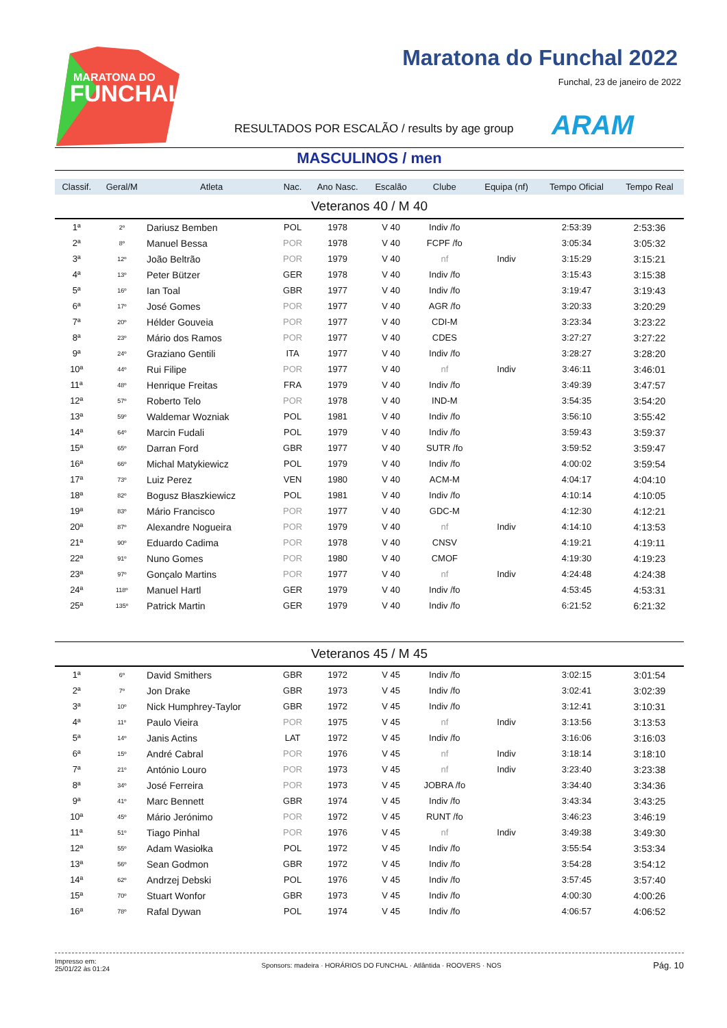MARATONA DO
FUNCHAL
Maratona do Funchal 2022
Funchal, 23 de janeiro de 2022
RESULTADOS POR ESCALÃO / results by age group
ARAM
MASCULINOS / men
| Classif. | Geral/M | Atleta | Nac. | Ano Nasc. | Escalão | Clube | Equipa (nf) | Tempo Oficial | Tempo Real |
| --- | --- | --- | --- | --- | --- | --- | --- | --- | --- |
| Veteranos 40 / M 40 | | | | | | | | | |
| 1ª | 2º | Dariusz Bemben | POL | 1978 | V 40 | Indiv /fo | | 2:53:39 | 2:53:36 |
| 2ª | 8º | Manuel Bessa | POR | 1978 | V 40 | FCPF /fo | | 3:05:34 | 3:05:32 |
| 3ª | 12º | João Beltrão | POR | 1979 | V 40 | nf | Indiv | 3:15:29 | 3:15:21 |
| 4ª | 13º | Peter Bützer | GER | 1978 | V 40 | Indiv /fo | | 3:15:43 | 3:15:38 |
| 5ª | 16º | Ian Toal | GBR | 1977 | V 40 | Indiv /fo | | 3:19:47 | 3:19:43 |
| 6ª | 17º | José Gomes | POR | 1977 | V 40 | AGR /fo | | 3:20:33 | 3:20:29 |
| 7ª | 20º | Hélder Gouveia | POR | 1977 | V 40 | CDI-M | | 3:23:34 | 3:23:22 |
| 8ª | 23º | Mário dos Ramos | POR | 1977 | V 40 | CDES | | 3:27:27 | 3:27:22 |
| 9ª | 24º | Graziano Gentili | ITA | 1977 | V 40 | Indiv /fo | | 3:28:27 | 3:28:20 |
| 10ª | 44º | Rui Filipe | POR | 1977 | V 40 | nf | Indiv | 3:46:11 | 3:46:01 |
| 11ª | 48º | Henrique Freitas | FRA | 1979 | V 40 | Indiv /fo | | 3:49:39 | 3:47:57 |
| 12ª | 57º | Roberto Telo | POR | 1978 | V 40 | IND-M | | 3:54:35 | 3:54:20 |
| 13ª | 59º | Waldemar Wozniak | POL | 1981 | V 40 | Indiv /fo | | 3:56:10 | 3:55:42 |
| 14ª | 64º | Marcin Fudali | POL | 1979 | V 40 | Indiv /fo | | 3:59:43 | 3:59:37 |
| 15ª | 65º | Darran Ford | GBR | 1977 | V 40 | SUTR /fo | | 3:59:52 | 3:59:47 |
| 16ª | 66º | Michal Matykiewicz | POL | 1979 | V 40 | Indiv /fo | | 4:00:02 | 3:59:54 |
| 17ª | 73º | Luiz Perez | VEN | 1980 | V 40 | ACM-M | | 4:04:17 | 4:04:10 |
| 18ª | 82º | Bogusz Błaszkiewicz | POL | 1981 | V 40 | Indiv /fo | | 4:10:14 | 4:10:05 |
| 19ª | 83º | Mário Francisco | POR | 1977 | V 40 | GDC-M | | 4:12:30 | 4:12:21 |
| 20ª | 87º | Alexandre Nogueira | POR | 1979 | V 40 | nf | Indiv | 4:14:10 | 4:13:53 |
| 21ª | 90º | Eduardo Cadima | POR | 1978 | V 40 | CNSV | | 4:19:21 | 4:19:11 |
| 22ª | 91º | Nuno Gomes | POR | 1980 | V 40 | CMOF | | 4:19:30 | 4:19:23 |
| 23ª | 97º | Gonçalo Martins | POR | 1977 | V 40 | nf | Indiv | 4:24:48 | 4:24:38 |
| 24ª | 118º | Manuel Hartl | GER | 1979 | V 40 | Indiv /fo | | 4:53:45 | 4:53:31 |
| 25ª | 135º | Patrick Martin | GER | 1979 | V 40 | Indiv /fo | | 6:21:52 | 6:21:32 |
| Veteranos 45 / M 45 | | | | | | | | | |
| 1ª | 6º | David Smithers | GBR | 1972 | V 45 | Indiv /fo | | 3:02:15 | 3:01:54 |
| 2ª | 7º | Jon Drake | GBR | 1973 | V 45 | Indiv /fo | | 3:02:41 | 3:02:39 |
| 3ª | 10º | Nick Humphrey-Taylor | GBR | 1972 | V 45 | Indiv /fo | | 3:12:41 | 3:10:31 |
| 4ª | 11º | Paulo Vieira | POR | 1975 | V 45 | nf | Indiv | 3:13:56 | 3:13:53 |
| 5ª | 14º | Janis Actins | LAT | 1972 | V 45 | Indiv /fo | | 3:16:06 | 3:16:03 |
| 6ª | 15º | André Cabral | POR | 1976 | V 45 | nf | Indiv | 3:18:14 | 3:18:10 |
| 7ª | 21º | António Louro | POR | 1973 | V 45 | nf | Indiv | 3:23:40 | 3:23:38 |
| 8ª | 34º | José Ferreira | POR | 1973 | V 45 | JOBRA /fo | | 3:34:40 | 3:34:36 |
| 9ª | 41º | Marc Bennett | GBR | 1974 | V 45 | Indiv /fo | | 3:43:34 | 3:43:25 |
| 10ª | 45º | Mário Jerónimo | POR | 1972 | V 45 | RUNT /fo | | 3:46:23 | 3:46:19 |
| 11ª | 51º | Tiago Pinhal | POR | 1976 | V 45 | nf | Indiv | 3:49:38 | 3:49:30 |
| 12ª | 55º | Adam Wasiołka | POL | 1972 | V 45 | Indiv /fo | | 3:55:54 | 3:53:34 |
| 13ª | 56º | Sean Godmon | GBR | 1972 | V 45 | Indiv /fo | | 3:54:28 | 3:54:12 |
| 14ª | 62º | Andrzej Debski | POL | 1976 | V 45 | Indiv /fo | | 3:57:45 | 3:57:40 |
| 15ª | 70º | Stuart Wonfor | GBR | 1973 | V 45 | Indiv /fo | | 4:00:30 | 4:00:26 |
| 16ª | 78º | Rafal Dywan | POL | 1974 | V 45 | Indiv /fo | | 4:06:57 | 4:06:52 |
Impresso em:
25/01/22 às 01:24
Sponsors: madeira · HORÁRIOS DO FUNCHAL · Atlântida · ROOVERS · NOS
Pág. 10